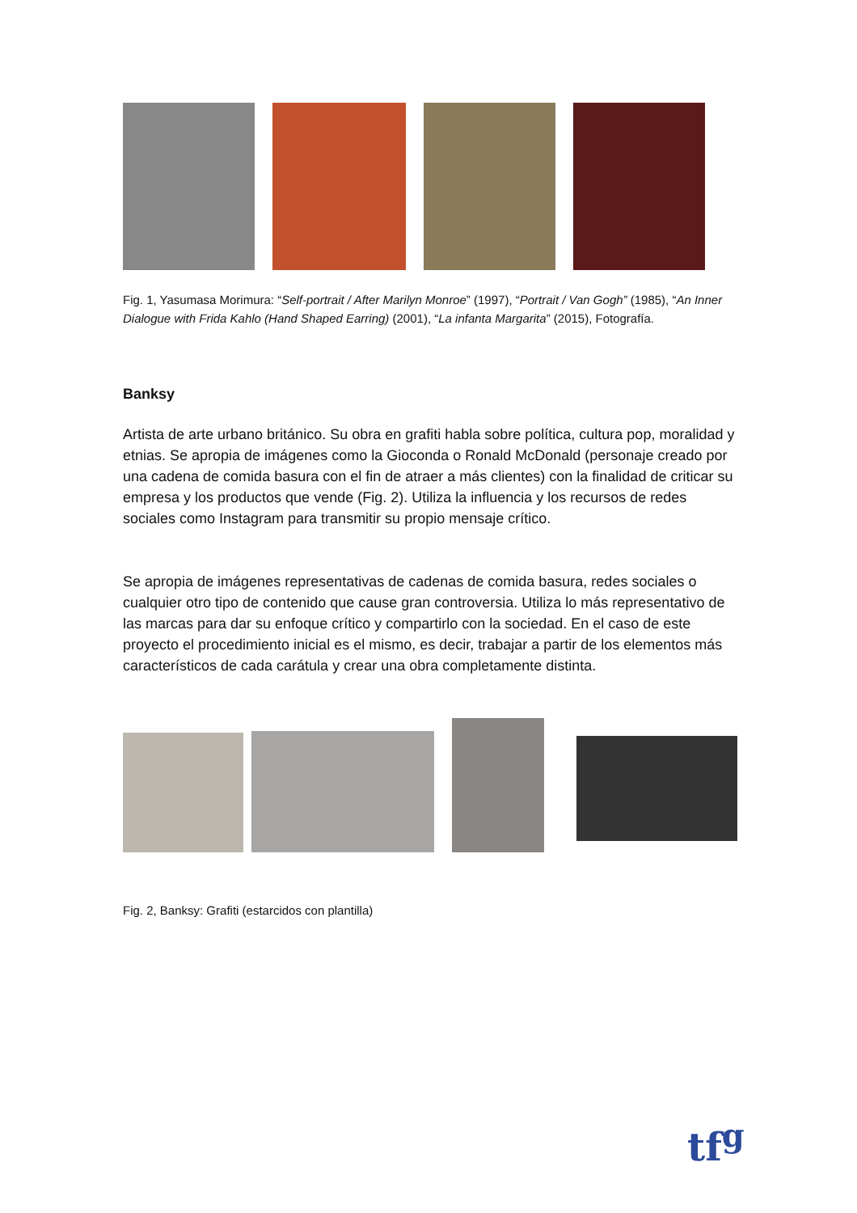Fig. 1, Yasumasa Morimura: “Self-portrait / After Marilyn Monroe” (1997), “Portrait / Van Gogh” (1985), “An Inner Dialogue with Frida Kahlo (Hand Shaped Earring) (2001), “La infanta Margarita” (2015), Fotografía.
Banksy
Artista de arte urbano británico. Su obra en grafiti habla sobre política, cultura pop, moralidad y etnias. Se apropia de imágenes como la Gioconda o Ronald McDonald (personaje creado por una cadena de comida basura con el fin de atraer a más clientes) con la finalidad de criticar su empresa y los productos que vende (Fig. 2). Utiliza la influencia y los recursos de redes sociales como Instagram para transmitir su propio mensaje crítico.
Se apropia de imágenes representativas de cadenas de comida basura, redes sociales o cualquier otro tipo de contenido que cause gran controversia. Utiliza lo más representativo de las marcas para dar su enfoque crítico y compartirlo con la sociedad. En el caso de este proyecto el procedimiento inicial es el mismo, es decir, trabajar a partir de los elementos más característicos de cada carátula y crear una obra completamente distinta.
Fig. 2, Banksy: Grafiti (estarcidos con plantilla)
tf<sup>g</sup>